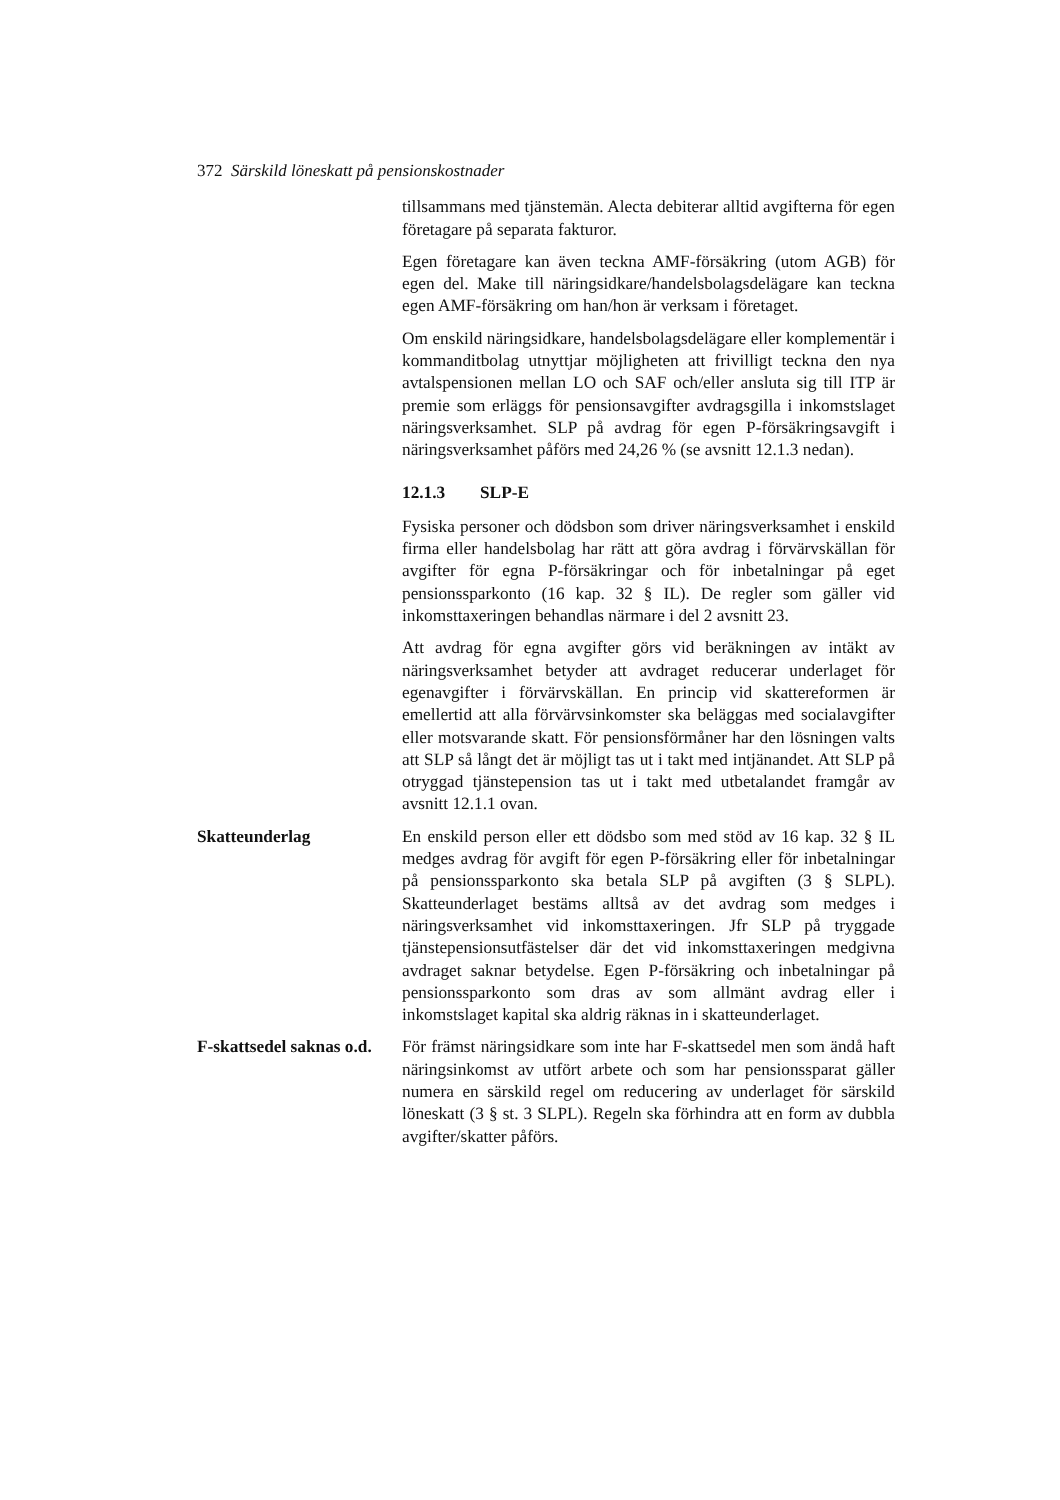372 Särskild löneskatt på pensionskostnader
tillsammans med tjänstemän. Alecta debiterar alltid avgifterna för egen företagare på separata fakturor.
Egen företagare kan även teckna AMF-försäkring (utom AGB) för egen del. Make till näringsidkare/handelsbolagsdelägare kan teckna egen AMF-försäkring om han/hon är verksam i företaget.
Om enskild näringsidkare, handelsbolagsdelägare eller komplementär i kommanditbolag utnyttjar möjligheten att frivilligt teckna den nya avtalspensionen mellan LO och SAF och/eller ansluta sig till ITP är premie som erläggs för pensionsavgifter avdragsgilla i inkomstslaget näringsverksamhet. SLP på avdrag för egen P-försäkringsavgift i näringsverksamhet påförs med 24,26 % (se avsnitt 12.1.3 nedan).
12.1.3 SLP-E
Fysiska personer och dödsbon som driver näringsverksamhet i enskild firma eller handelsbolag har rätt att göra avdrag i förvärvskällan för avgifter för egna P-försäkringar och för inbetalningar på eget pensionssparkonto (16 kap. 32 § IL). De regler som gäller vid inkomsttaxeringen behandlas närmare i del 2 avsnitt 23.
Att avdrag för egna avgifter görs vid beräkningen av intäkt av näringsverksamhet betyder att avdraget reducerar underlaget för egenavgifter i förvärvskällan. En princip vid skattereformen är emellertid att alla förvärvsinkomster ska beläggas med socialavgifter eller motsvarande skatt. För pensionsförmåner har den lösningen valts att SLP så långt det är möjligt tas ut i takt med intjänandet. Att SLP på otryggad tjänstepension tas ut i takt med utbetalandet framgår av avsnitt 12.1.1 ovan.
Skatteunderlag En enskild person eller ett dödsbo som med stöd av 16 kap. 32 § IL medges avdrag för avgift för egen P-försäkring eller för inbetalningar på pensionssparkonto ska betala SLP på avgiften (3 § SLPL). Skatteunderlaget bestäms alltså av det avdrag som medges i näringsverksamhet vid inkomsttaxeringen. Jfr SLP på tryggade tjänstepensionsutfästelser där det vid inkomsttaxeringen medgivna avdraget saknar betydelse. Egen P-försäkring och inbetalningar på pensionssparkonto som dras av som allmänt avdrag eller i inkomstslaget kapital ska aldrig räknas in i skatteunderlaget.
F-skattsedel saknas o.d.
För främst näringsidkare som inte har F-skattsedel men som ändå haft näringsinkomst av utfört arbete och som har pensionssparat gäller numera en särskild regel om reducering av underlaget för särskild löneskatt (3 § st. 3 SLPL). Regeln ska förhindra att en form av dubbla avgifter/skatter påförs.